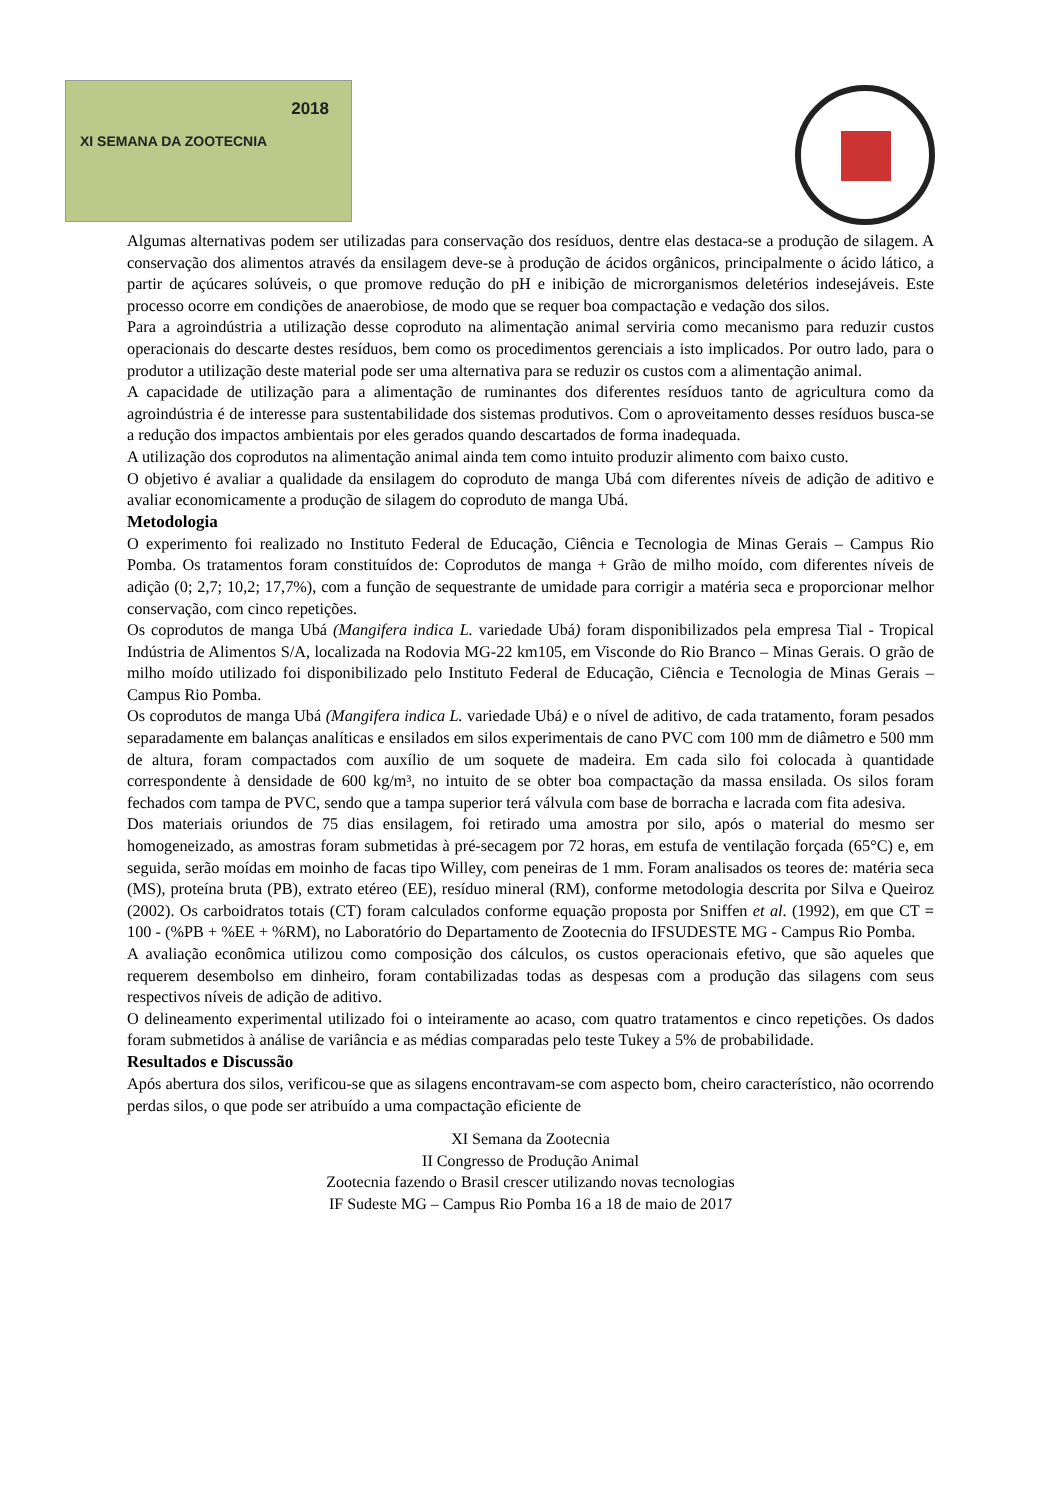2018
XI SEMANA DA ZOOTECNIA
Algumas alternativas podem ser utilizadas para conservação dos resíduos, dentre elas destaca-se a produção de silagem. A conservação dos alimentos através da ensilagem deve-se à produção de ácidos orgânicos, principalmente o ácido lático, a partir de açúcares solúveis, o que promove redução do pH e inibição de microrganismos deletérios indesejáveis. Este processo ocorre em condições de anaerobiose, de modo que se requer boa compactação e vedação dos silos.
Para a agroindústria a utilização desse coproduto na alimentação animal serviria como mecanismo para reduzir custos operacionais do descarte destes resíduos, bem como os procedimentos gerenciais a isto implicados. Por outro lado, para o produtor a utilização deste material pode ser uma alternativa para se reduzir os custos com a alimentação animal.
A capacidade de utilização para a alimentação de ruminantes dos diferentes resíduos tanto de agricultura como da agroindústria é de interesse para sustentabilidade dos sistemas produtivos. Com o aproveitamento desses resíduos busca-se a redução dos impactos ambientais por eles gerados quando descartados de forma inadequada.
A utilização dos coprodutos na alimentação animal ainda tem como intuito produzir alimento com baixo custo.
O objetivo é avaliar a qualidade da ensilagem do coproduto de manga Ubá com diferentes níveis de adição de aditivo e avaliar economicamente a produção de silagem do coproduto de manga Ubá.
Metodologia
O experimento foi realizado no Instituto Federal de Educação, Ciência e Tecnologia de Minas Gerais – Campus Rio Pomba. Os tratamentos foram constituídos de: Coprodutos de manga + Grão de milho moído, com diferentes níveis de adição (0; 2,7; 10,2; 17,7%), com a função de sequestrante de umidade para corrigir a matéria seca e proporcionar melhor conservação, com cinco repetições.
Os coprodutos de manga Ubá (Mangifera indica L. variedade Ubá) foram disponibilizados pela empresa Tial - Tropical Indústria de Alimentos S/A, localizada na Rodovia MG-22 km105, em Visconde do Rio Branco – Minas Gerais. O grão de milho moído utilizado foi disponibilizado pelo Instituto Federal de Educação, Ciência e Tecnologia de Minas Gerais – Campus Rio Pomba.
Os coprodutos de manga Ubá (Mangifera indica L. variedade Ubá) e o nível de aditivo, de cada tratamento, foram pesados separadamente em balanças analíticas e ensilados em silos experimentais de cano PVC com 100 mm de diâmetro e 500 mm de altura, foram compactados com auxílio de um soquete de madeira. Em cada silo foi colocada à quantidade correspondente à densidade de 600 kg/m³, no intuito de se obter boa compactação da massa ensilada. Os silos foram fechados com tampa de PVC, sendo que a tampa superior terá válvula com base de borracha e lacrada com fita adesiva.
Dos materiais oriundos de 75 dias ensilagem, foi retirado uma amostra por silo, após o material do mesmo ser homogeneizado, as amostras foram submetidas à pré-secagem por 72 horas, em estufa de ventilação forçada (65°C) e, em seguida, serão moídas em moinho de facas tipo Willey, com peneiras de 1 mm. Foram analisados os teores de: matéria seca (MS), proteína bruta (PB), extrato etéreo (EE), resíduo mineral (RM), conforme metodologia descrita por Silva e Queiroz (2002). Os carboidratos totais (CT) foram calculados conforme equação proposta por Sniffen et al. (1992), em que CT = 100 - (%PB + %EE + %RM), no Laboratório do Departamento de Zootecnia do IFSUDESTE MG - Campus Rio Pomba.
A avaliação econômica utilizou como composição dos cálculos, os custos operacionais efetivo, que são aqueles que requerem desembolso em dinheiro, foram contabilizadas todas as despesas com a produção das silagens com seus respectivos níveis de adição de aditivo.
O delineamento experimental utilizado foi o inteiramente ao acaso, com quatro tratamentos e cinco repetições. Os dados foram submetidos à análise de variância e as médias comparadas pelo teste Tukey a 5% de probabilidade.
Resultados e Discussão
Após abertura dos silos, verificou-se que as silagens encontravam-se com aspecto bom, cheiro característico, não ocorrendo perdas silos, o que pode ser atribuído a uma compactação eficiente de
XI Semana da Zootecnia
II Congresso de Produção Animal
Zootecnia fazendo o Brasil crescer utilizando novas tecnologias
IF Sudeste MG – Campus Rio Pomba 16 a 18 de maio de 2017